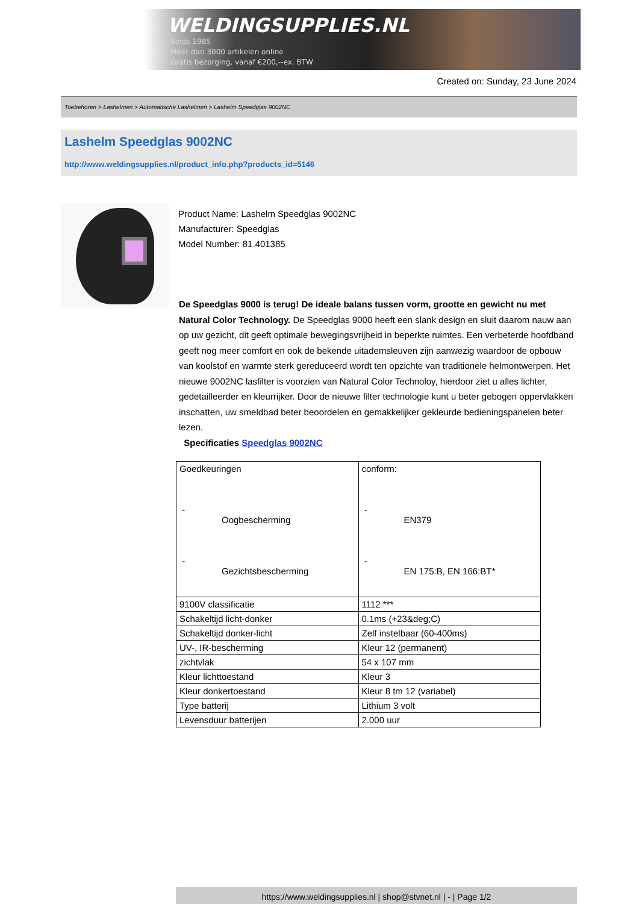WELDINGSUPPLIES.NL
- Sinds 1985
- Méér dan 3000 artikelen online
- Gratis bezorging, vanaf €200,--ex. BTW
Created on: Sunday, 23 June 2024
Toebehoren > Lashelmen > Automatische Lashelmen > Lashelm Speedglas 9002NC
Lashelm Speedglas 9002NC
http://www.weldingsupplies.nl/product_info.php?products_id=5146
Product Name: Lashelm Speedglas 9002NC
Manufacturer: Speedglas
Model Number: 81.401385
De Speedglas 9000 is terug! De ideale balans tussen vorm, grootte en gewicht nu met Natural Color Technology. De Speedglas 9000 heeft een slank design en sluit daarom nauw aan op uw gezicht, dit geeft optimale bewegingsvrijheid in beperkte ruimtes. Een verbeterde hoofdband geeft nog meer comfort en ook de bekende uitademsleuven zijn aanwezig waardoor de opbouw van koolstof en warmte sterk gereduceerd wordt ten opzichte van traditionele helmontwerpen. Het nieuwe 9002NC lasfilter is voorzien van Natural Color Technoloy, hierdoor ziet u alles lichter, gedetailleerder en kleurrijker. Door de nieuwe filter technologie kunt u beter gebogen oppervlakken inschatten, uw smeldbad beter beoordelen en gemakkelijker gekleurde bedieningspanelen beter lezen.
Specificaties Speedglas 9002NC
| Goedkeuringen - Oogbescherming - Gezichtsbescherming | conform: - EN379 - EN 175:B, EN 166:BT* |
| 9100V classificatie | 1112 *** |
| Schakeltijd licht-donker | 0.1ms (+23&deg;C) |
| Schakeltijd donker-licht | Zelf instelbaar (60-400ms) |
| UV-, IR-bescherming | Kleur 12 (permanent) |
| zichtvlak | 54 x 107 mm |
| Kleur lichttoestand | Kleur 3 |
| Kleur donkertoestand | Kleur 8 tm 12 (variabel) |
| Type batterij | Lithium 3 volt |
| Levensduur batterijen | 2.000 uur |
https://www.weldingsupplies.nl | shop@stvnet.nl | - | Page 1/2